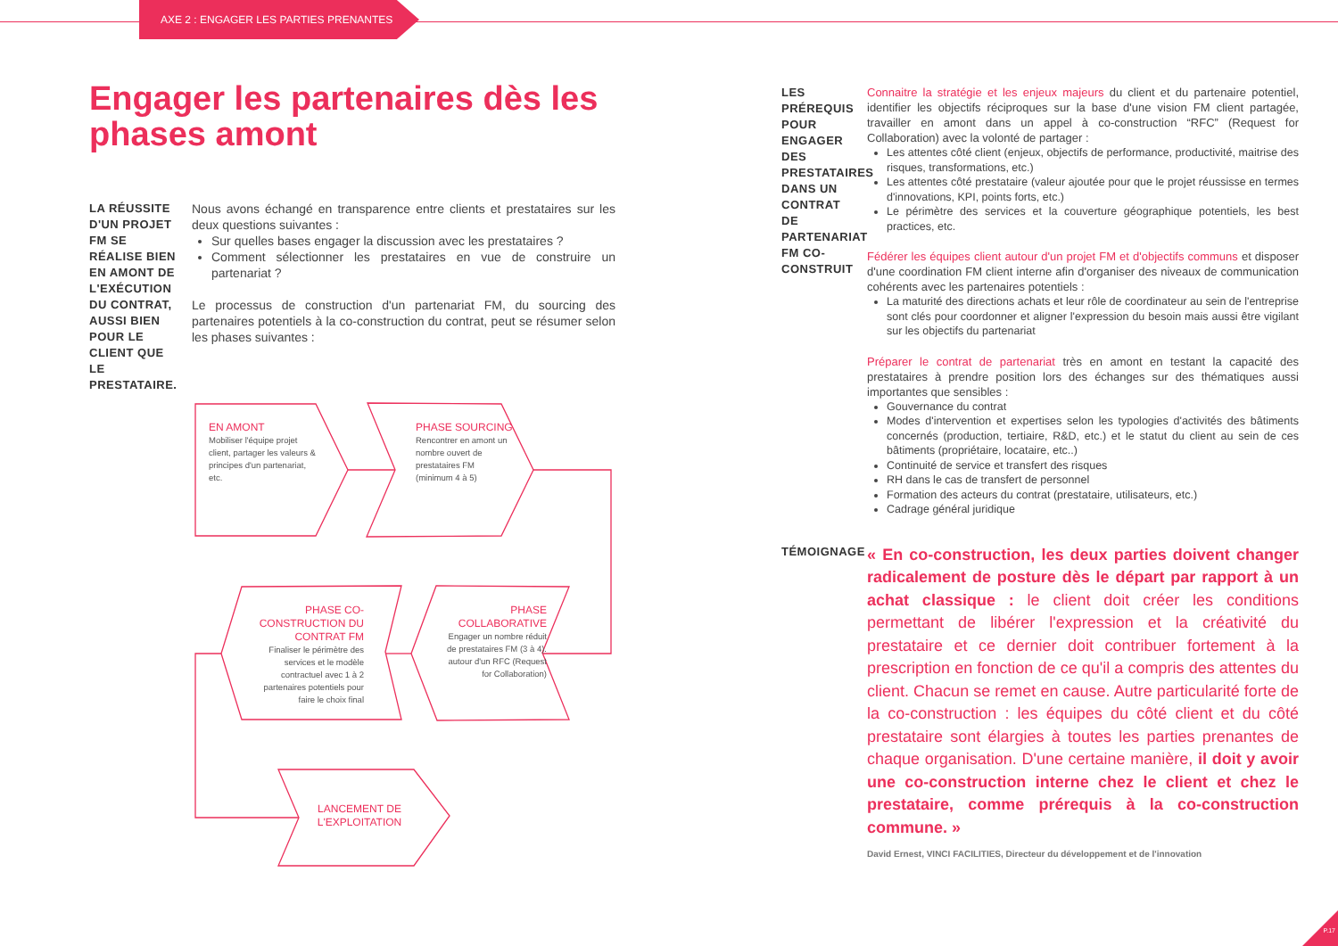AXE 2 : ENGAGER LES PARTIES PRENANTES
Engager les partenaires dès les phases amont
LA RÉUSSITE D'UN PROJET FM SE RÉALISE BIEN EN AMONT DE L'EXÉCUTION DU CONTRAT, AUSSI BIEN POUR LE CLIENT QUE LE PRESTATAIRE.
Nous avons échangé en transparence entre clients et prestataires sur les deux questions suivantes :
Sur quelles bases engager la discussion avec les prestataires ?
Comment sélectionner les prestataires en vue de construire un partenariat ?
Le processus de construction d'un partenariat FM, du sourcing des partenaires potentiels à la co-construction du contrat, peut se résumer selon les phases suivantes :
EN AMONT
Mobiliser l'équipe projet client, partager les valeurs & principes d'un partenariat, etc.
PHASE SOURCING
Rencontrer en amont un nombre ouvert de prestataires FM (minimum 4 à 5)
PHASE CO-CONSTRUCTION DU CONTRAT FM
Finaliser le périmètre des services et le modèle contractuel avec 1 à 2 partenaires potentiels pour faire le choix final
PHASE COLLABORATIVE
Engager un nombre réduit de prestataires FM (3 à 4). autour d'un RFC (Request for Collaboration)
LANCEMENT DE L'EXPLOITATION
LES PRÉREQUIS POUR ENGAGER DES PRESTATAIRES DANS UN CONTRAT DE PARTENARIAT FM CO-CONSTRUIT
Connaitre la stratégie et les enjeux majeurs du client et du partenaire potentiel, identifier les objectifs réciproques sur la base d'une vision FM client partagée, travailler en amont dans un appel à co-construction “RFC” (Request for Collaboration) avec la volonté de partager :
Les attentes côté client (enjeux, objectifs de performance, productivité, maitrise des risques, transformations, etc.)
Les attentes côté prestataire (valeur ajoutée pour que le projet réussisse en termes d'innovations, KPI, points forts, etc.)
Le périmètre des services et la couverture géographique potentiels, les best practices, etc.
Fédérer les équipes client autour d'un projet FM et d'objectifs communs et disposer d'une coordination FM client interne afin d'organiser des niveaux de communication cohérents avec les partenaires potentiels :
La maturité des directions achats et leur rôle de coordinateur au sein de l'entreprise sont clés pour coordonner et aligner l'expression du besoin mais aussi être vigilant sur les objectifs du partenariat
Préparer le contrat de partenariat très en amont en testant la capacité des prestataires à prendre position lors des échanges sur des thématiques aussi importantes que sensibles :
Gouvernance du contrat
Modes d'intervention et expertises selon les typologies d'activités des bâtiments concernés (production, tertiaire, R&D, etc.) et le statut du client au sein de ces bâtiments (propriétaire, locataire, etc..)
Continuité de service et transfert des risques
RH dans le cas de transfert de personnel
Formation des acteurs du contrat (prestataire, utilisateurs, etc.)
Cadrage général juridique
TÉMOIGNAGE
« En co-construction, les deux parties doivent changer radicalement de posture dès le départ par rapport à un achat classique : le client doit créer les conditions permettant de libérer l'expression et la créativité du prestataire et ce dernier doit contribuer fortement à la prescription en fonction de ce qu'il a compris des attentes du client. Chacun se remet en cause. Autre particularité forte de la co-construction : les équipes du côté client et du côté prestataire sont élargies à toutes les parties prenantes de chaque organisation. D'une certaine manière, il doit y avoir une co-construction interne chez le client et chez le prestataire, comme prérequis à la co-construction commune. »
David Ernest, VINCI FACILITIES, Directeur du développement et de l'innovation
P.17